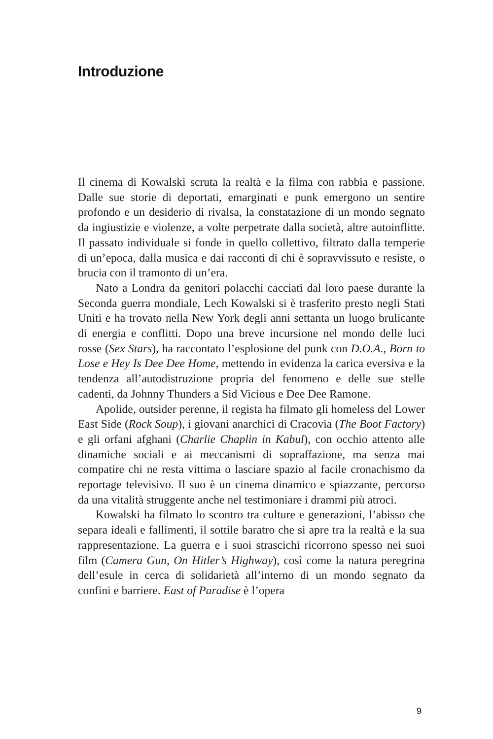Introduzione
Il cinema di Kowalski scruta la realtà e la filma con rabbia e passione. Dalle sue storie di deportati, emarginati e punk emergono un sentire profondo e un desiderio di rivalsa, la constatazione di un mondo segnato da ingiustizie e violenze, a volte perpetrate dalla società, altre autoinflitte. Il passato individuale si fonde in quello collettivo, filtrato dalla temperie di un’epoca, dalla musica e dai racconti di chi è sopravvissuto e resiste, o brucia con il tramonto di un’era.
Nato a Londra da genitori polacchi cacciati dal loro paese durante la Seconda guerra mondiale, Lech Kowalski si è trasferito presto negli Stati Uniti e ha trovato nella New York degli anni settanta un luogo brulicante di energia e conflitti. Dopo una breve incursione nel mondo delle luci rosse (Sex Stars), ha raccontato l’esplosione del punk con D.O.A., Born to Lose e Hey Is Dee Dee Home, mettendo in evidenza la carica eversiva e la tendenza all’autodistruzione propria del fenomeno e delle sue stelle cadenti, da Johnny Thunders a Sid Vicious e Dee Dee Ramone.
Apolide, outsider perenne, il regista ha filmato gli homeless del Lower East Side (Rock Soup), i giovani anarchici di Cracovia (The Boot Factory) e gli orfani afghani (Charlie Chaplin in Kabul), con occhio attento alle dinamiche sociali e ai meccanismi di sopraffazione, ma senza mai compatire chi ne resta vittima o lasciare spazio al facile cronachismo da reportage televisivo. Il suo è un cinema dinamico e spiazzante, percorso da una vitalità struggente anche nel testimoniare i drammi più atroci.
Kowalski ha filmato lo scontro tra culture e generazioni, l’abisso che separa ideali e fallimenti, il sottile baratro che si apre tra la realtà e la sua rappresentazione. La guerra e i suoi strascichi ricorrono spesso nei suoi film (Camera Gun, On Hitler’s Highway), così come la natura peregrina dell’esule in cerca di solidarietà all’interno di un mondo segnato da confini e barriere. East of Paradise è l’opera
9